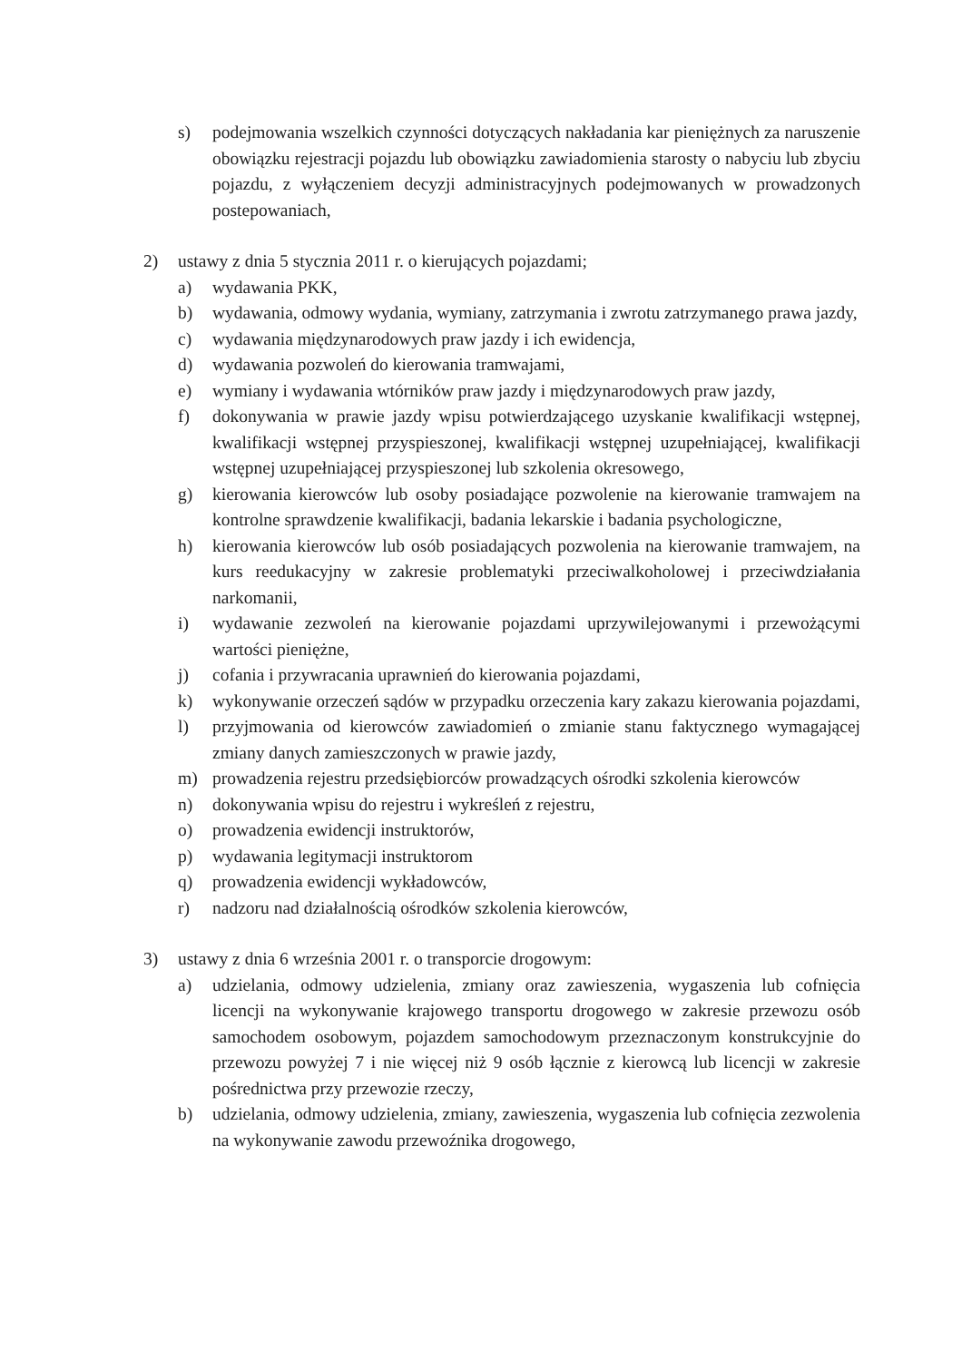s) podejmowania wszelkich czynności dotyczących nakładania kar pieniężnych za naruszenie obowiązku rejestracji pojazdu lub obowiązku zawiadomienia starosty o nabyciu lub zbyciu pojazdu, z wyłączeniem decyzji administracyjnych podejmowanych w prowadzonych postepowaniach,
2) ustawy z dnia 5 stycznia 2011 r. o kierujących pojazdami;
a) wydawania PKK,
b) wydawania, odmowy wydania, wymiany, zatrzymania i zwrotu zatrzymanego prawa jazdy,
c) wydawania międzynarodowych praw jazdy i ich ewidencja,
d) wydawania pozwoleń do kierowania tramwajami,
e) wymiany i wydawania wtórników praw jazdy i międzynarodowych praw jazdy,
f) dokonywania w prawie jazdy wpisu potwierdzającego uzyskanie kwalifikacji wstępnej, kwalifikacji wstępnej przyspieszonej, kwalifikacji wstępnej uzupełniającej, kwalifikacji wstępnej uzupełniającej przyspieszonej lub szkolenia okresowego,
g) kierowania kierowców lub osoby posiadające pozwolenie na kierowanie tramwajem na kontrolne sprawdzenie kwalifikacji, badania lekarskie i badania psychologiczne,
h) kierowania kierowców lub osób posiadających pozwolenia na kierowanie tramwajem, na kurs reedukacyjny w zakresie problematyki przeciwalkoholowej i przeciwdziałania narkomanii,
i) wydawanie zezwoleń na kierowanie pojazdami uprzywilejowanymi i przewożącymi wartości pieniężne,
j) cofania i przywracania uprawnień do kierowania pojazdami,
k) wykonywanie orzeczeń sądów w przypadku orzeczenia kary zakazu kierowania pojazdami,
l) przyjmowania od kierowców zawiadomień o zmianie stanu faktycznego wymagającej zmiany danych zamieszczonych w prawie jazdy,
m) prowadzenia rejestru przedsiębiorców prowadzących ośrodki szkolenia kierowców
n) dokonywania wpisu do rejestru i wykreśleń z rejestru,
o) prowadzenia ewidencji instruktorów,
p) wydawania legitymacji instruktorom
q) prowadzenia ewidencji wykładowców,
r) nadzoru nad działalnością ośrodków szkolenia kierowców,
3) ustawy z dnia 6 września 2001 r. o transporcie drogowym:
a) udzielania, odmowy udzielenia, zmiany oraz zawieszenia, wygaszenia lub cofnięcia licencji na wykonywanie krajowego transportu drogowego w zakresie przewozu osób samochodem osobowym, pojazdem samochodowym przeznaczonym konstrukcyjnie do przewozu powyżej 7 i nie więcej niż 9 osób łącznie z kierowcą lub licencji w zakresie pośrednictwa przy przewozie rzeczy,
b) udzielania, odmowy udzielenia, zmiany, zawieszenia, wygaszenia lub cofnięcia zezwolenia na wykonywanie zawodu przewoźnika drogowego,